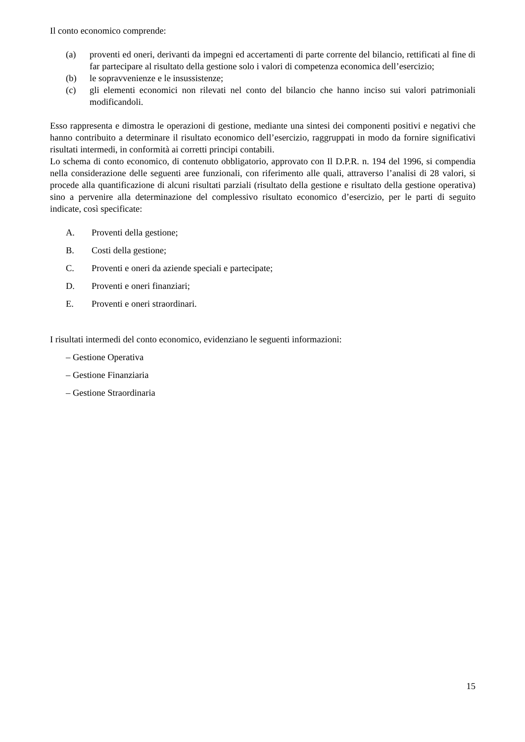Il conto economico comprende:
(a) proventi ed oneri, derivanti da impegni ed accertamenti di parte corrente del bilancio, rettificati al fine di far partecipare al risultato della gestione solo i valori di competenza economica dell’esercizio;
(b) le sopravvenienze e le insussistenze;
(c) gli elementi economici non rilevati nel conto del bilancio che hanno inciso sui valori patrimoniali modificandoli.
Esso rappresenta e dimostra le operazioni di gestione, mediante una sintesi dei componenti positivi e negativi che hanno contribuito a determinare il risultato economico dell’esercizio, raggruppati in modo da fornire significativi risultati intermedi, in conformità ai corretti principi contabili.
Lo schema di conto economico, di contenuto obbligatorio, approvato con Il D.P.R. n. 194 del 1996, si compendia nella considerazione delle seguenti aree funzionali, con riferimento alle quali, attraverso l’analisi di 28 valori, si procede alla quantificazione di alcuni risultati parziali (risultato della gestione e risultato della gestione operativa) sino a pervenire alla determinazione del complessivo risultato economico d’esercizio, per le parti di seguito indicate, così specificate:
A. Proventi della gestione;
B. Costi della gestione;
C. Proventi e oneri da aziende speciali e partecipate;
D. Proventi e oneri finanziari;
E. Proventi e oneri straordinari.
I risultati intermedi del conto economico, evidenziano le seguenti informazioni:
– Gestione Operativa
– Gestione Finanziaria
– Gestione Straordinaria
15